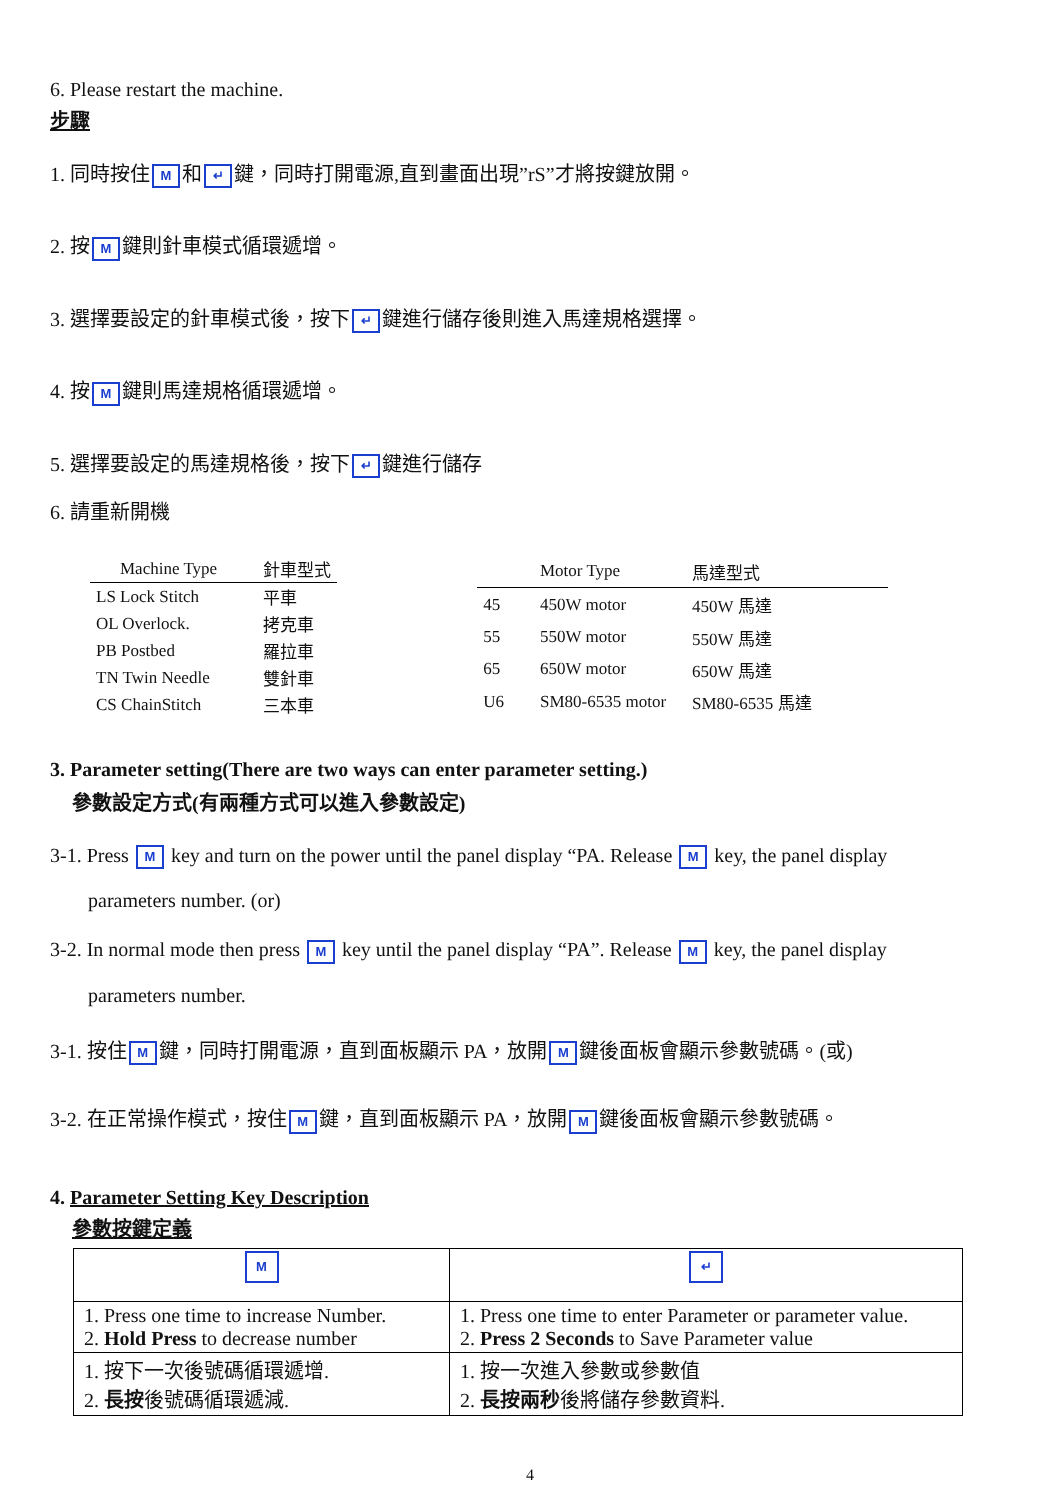6. Please restart the machine.
步驟
1. 同時按住 M 和 ↵ 鍵，同時打開電源,直到畫面出現”rS”才將按鍵放開。
2. 按 M 鍵則針車模式循環遞增。
3. 選擇要設定的針車模式後，按下 ↵ 鍵進行儲存後則進入馬達規格選擇。
4. 按 M 鍵則馬達規格循環遞增。
5. 選擇要設定的馬達規格後，按下 ↵ 鍵進行儲存
6. 請重新開機
| Machine Type | 針車型式 |
| --- | --- |
| LS Lock Stitch | 平車 |
| OL Overlock. | 拷克車 |
| PB Postbed | 羅拉車 |
| TN Twin Needle | 雙針車 |
| CS ChainStitch | 三本車 |
| | Motor Type | 馬達型式 |
| --- | --- | --- |
| 45 | 450W motor | 450W 馬達 |
| 55 | 550W motor | 550W 馬達 |
| 65 | 650W motor | 650W 馬達 |
| U6 | SM80-6535 motor | SM80-6535 馬達 |
3. Parameter setting(There are two ways can enter parameter setting.)
參數設定方式(有兩種方式可以進入參數設定)
3-1. Press M key and turn on the power until the panel display “PA. Release M key, the panel display
parameters number. (or)
3-2. In normal mode then press M key until the panel display “PA”. Release M key, the panel display
parameters number.
3-1. 按住 M 鍵，同時打開電源，直到面板顯示 PA，放開 M 鍵後面板會顯示參數號碼。(或)
3-2. 在正常操作模式，按住 M 鍵，直到面板顯示 PA，放開 M 鍵後面板會顯示參數號碼。
4. Parameter Setting Key Description
參數按鍵定義
| M | ↵ |
| 1. Press one time to increase Number. 2. Hold Press to decrease number | 1. Press one time to enter Parameter or parameter value. 2. Press 2 Seconds to Save Parameter value |
| 1. 按下一次後號碼循環遞增. 2. 長按 後號碼循環遞減. | 1. 按一次進入參數或參數值 2. 長按兩秒 後將儲存參數資料. |
4